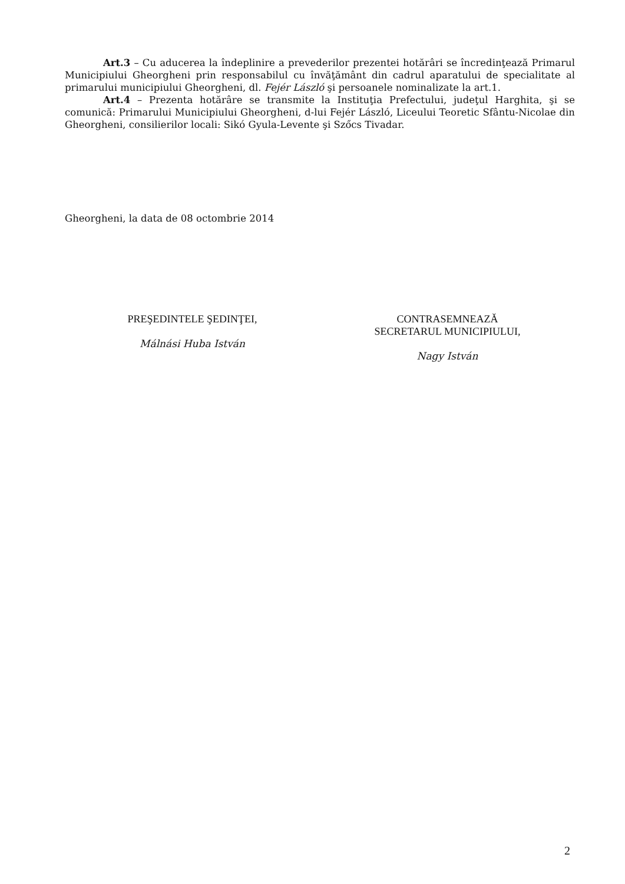Art.3 – Cu aducerea la îndeplinire a prevederilor prezentei hotărâri se încredinţează Primarul Municipiului Gheorgheni prin responsabilul cu învăţământ din cadrul aparatului de specialitate al primarului municipiului Gheorgheni, dl. Fejér László şi persoanele nominalizate la art.1.
Art.4 – Prezenta hotărâre se transmite la Instituţia Prefectului, judeţul Harghita, şi se comunică: Primarului Municipiului Gheorgheni, d-lui Fejér László, Liceului Teoretic Sfântu-Nicolae din Gheorgheni, consilierilor locali: Sikó Gyula-Levente şi Szőcs Tivadar.
Gheorgheni, la data de 08 octombrie 2014
PREŞEDINTELE ŞEDINŢEI,
Málnási Huba István
CONTRASEMNEAZĂ
SECRETARUL MUNICIPIULUI,
Nagy István
2